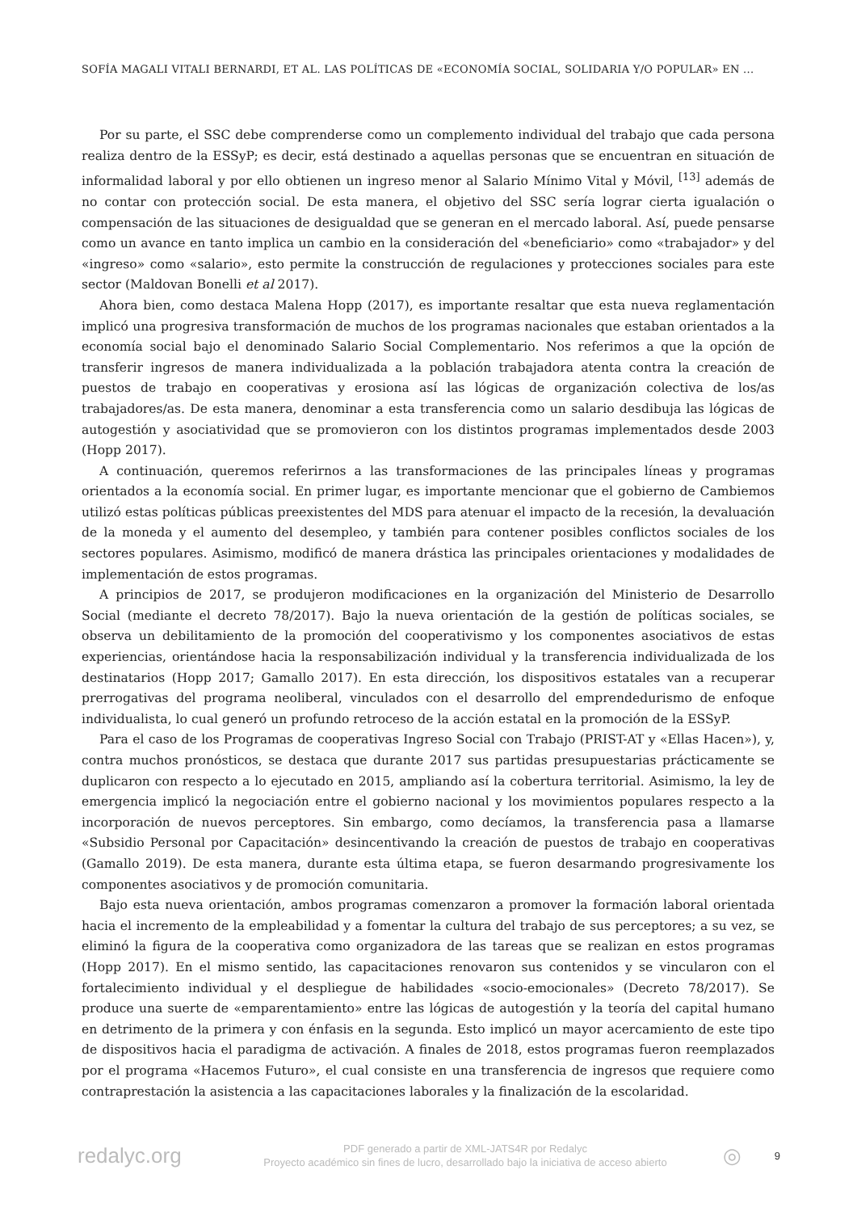SOFÍA MAGALI VITALI BERNARDI, ET AL. LAS POLÍTICAS DE «ECONOMÍA SOCIAL, SOLIDARIA Y/O POPULAR» EN ...
Por su parte, el SSC debe comprenderse como un complemento individual del trabajo que cada persona realiza dentro de la ESSyP; es decir, está destinado a aquellas personas que se encuentran en situación de informalidad laboral y por ello obtienen un ingreso menor al Salario Mínimo Vital y Móvil, <sup>[13]</sup> además de no contar con protección social. De esta manera, el objetivo del SSC sería lograr cierta igualación o compensación de las situaciones de desigualdad que se generan en el mercado laboral. Así, puede pensarse como un avance en tanto implica un cambio en la consideración del «beneficiario» como «trabajador» y del «ingreso» como «salario», esto permite la construcción de regulaciones y protecciones sociales para este sector (Maldovan Bonelli et al 2017).
Ahora bien, como destaca Malena Hopp (2017), es importante resaltar que esta nueva reglamentación implicó una progresiva transformación de muchos de los programas nacionales que estaban orientados a la economía social bajo el denominado Salario Social Complementario. Nos referimos a que la opción de transferir ingresos de manera individualizada a la población trabajadora atenta contra la creación de puestos de trabajo en cooperativas y erosiona así las lógicas de organización colectiva de los/as trabajadores/as. De esta manera, denominar a esta transferencia como un salario desdibuja las lógicas de autogestión y asociatividad que se promovieron con los distintos programas implementados desde 2003 (Hopp 2017).
A continuación, queremos referirnos a las transformaciones de las principales líneas y programas orientados a la economía social. En primer lugar, es importante mencionar que el gobierno de Cambiemos utilizó estas políticas públicas preexistentes del MDS para atenuar el impacto de la recesión, la devaluación de la moneda y el aumento del desempleo, y también para contener posibles conflictos sociales de los sectores populares. Asimismo, modificó de manera drástica las principales orientaciones y modalidades de implementación de estos programas.
A principios de 2017, se produjeron modificaciones en la organización del Ministerio de Desarrollo Social (mediante el decreto 78/2017). Bajo la nueva orientación de la gestión de políticas sociales, se observa un debilitamiento de la promoción del cooperativismo y los componentes asociativos de estas experiencias, orientándose hacia la responsabilización individual y la transferencia individualizada de los destinatarios (Hopp 2017; Gamallo 2017). En esta dirección, los dispositivos estatales van a recuperar prerrogativas del programa neoliberal, vinculados con el desarrollo del emprendedurismo de enfoque individualista, lo cual generó un profundo retroceso de la acción estatal en la promoción de la ESSyP.
Para el caso de los Programas de cooperativas Ingreso Social con Trabajo (PRIST-AT y «Ellas Hacen»), y, contra muchos pronósticos, se destaca que durante 2017 sus partidas presupuestarias prácticamente se duplicaron con respecto a lo ejecutado en 2015, ampliando así la cobertura territorial. Asimismo, la ley de emergencia implicó la negociación entre el gobierno nacional y los movimientos populares respecto a la incorporación de nuevos perceptores. Sin embargo, como decíamos, la transferencia pasa a llamarse «Subsidio Personal por Capacitación» desincentivando la creación de puestos de trabajo en cooperativas (Gamallo 2019). De esta manera, durante esta última etapa, se fueron desarmando progresivamente los componentes asociativos y de promoción comunitaria.
Bajo esta nueva orientación, ambos programas comenzaron a promover la formación laboral orientada hacia el incremento de la empleabilidad y a fomentar la cultura del trabajo de sus perceptores; a su vez, se eliminó la figura de la cooperativa como organizadora de las tareas que se realizan en estos programas (Hopp 2017). En el mismo sentido, las capacitaciones renovaron sus contenidos y se vincularon con el fortalecimiento individual y el despliegue de habilidades «socio-emocionales» (Decreto 78/2017). Se produce una suerte de «emparentamiento» entre las lógicas de autogestión y la teoría del capital humano en detrimento de la primera y con énfasis en la segunda. Esto implicó un mayor acercamiento de este tipo de dispositivos hacia el paradigma de activación. A finales de 2018, estos programas fueron reemplazados por el programa «Hacemos Futuro», el cual consiste en una transferencia de ingresos que requiere como contraprestación la asistencia a las capacitaciones laborales y la finalización de la escolaridad.
redalyc.org
PDF generado a partir de XML-JATS4R por Redalyc
Proyecto académico sin fines de lucro, desarrollado bajo la iniciativa de acceso abierto
◎
9